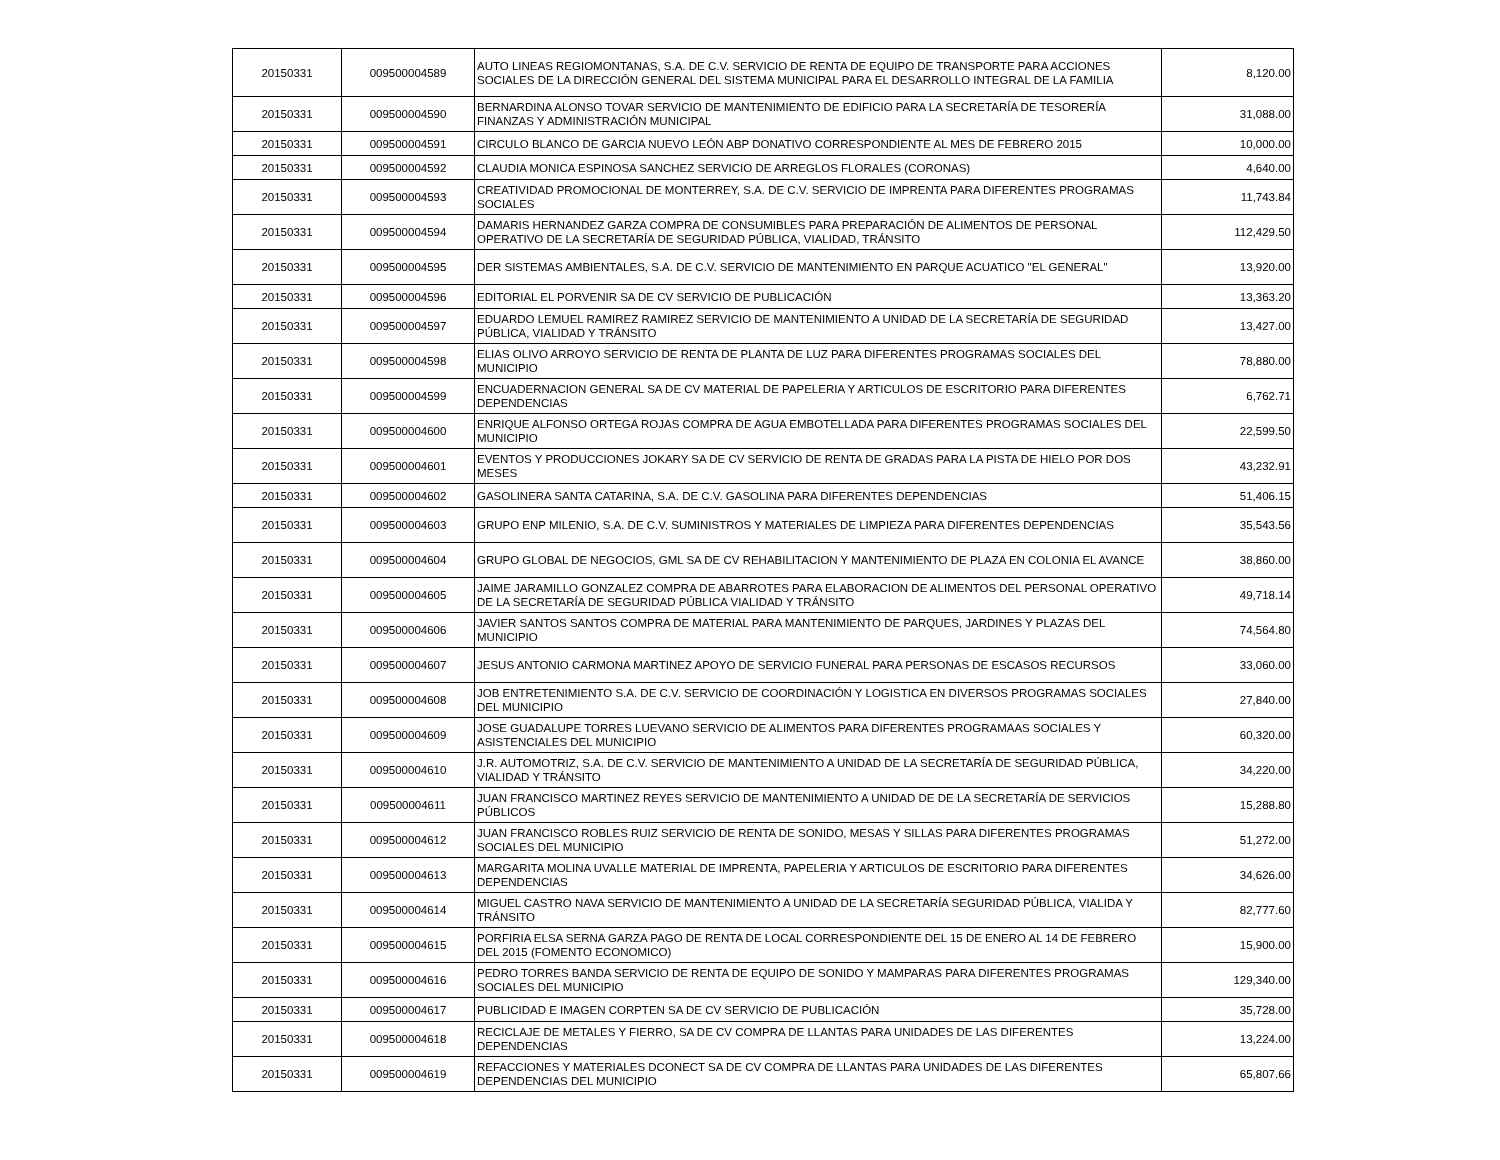| 20150331 | 009500004589 | AUTO LINEAS REGIOMONTANAS, S.A. DE C.V. SERVICIO DE RENTA DE EQUIPO DE TRANSPORTE PARA ACCIONES SOCIALES DE LA DIRECCIÓN GENERAL DEL SISTEMA MUNICIPAL PARA EL DESARROLLO INTEGRAL DE LA FAMILIA | 8,120.00 |
| 20150331 | 009500004590 | BERNARDINA ALONSO TOVAR SERVICIO DE MANTENIMIENTO DE EDIFICIO PARA LA SECRETARÍA DE TESORERÍA FINANZAS Y ADMINISTRACIÓN MUNICIPAL | 31,088.00 |
| 20150331 | 009500004591 | CIRCULO BLANCO DE GARCIA NUEVO LEÓN ABP DONATIVO CORRESPONDIENTE AL MES DE FEBRERO 2015 | 10,000.00 |
| 20150331 | 009500004592 | CLAUDIA MONICA ESPINOSA SANCHEZ SERVICIO DE ARREGLOS FLORALES (CORONAS) | 4,640.00 |
| 20150331 | 009500004593 | CREATIVIDAD PROMOCIONAL DE MONTERREY, S.A. DE C.V. SERVICIO DE IMPRENTA PARA DIFERENTES PROGRAMAS SOCIALES | 11,743.84 |
| 20150331 | 009500004594 | DAMARIS HERNANDEZ GARZA COMPRA DE CONSUMIBLES PARA PREPARACIÓN DE ALIMENTOS DE PERSONAL OPERATIVO DE LA SECRETARÍA DE SEGURIDAD PÚBLICA, VIALIDAD, TRÁNSITO | 112,429.50 |
| 20150331 | 009500004595 | DER SISTEMAS AMBIENTALES, S.A. DE C.V. SERVICIO DE MANTENIMIENTO EN PARQUE ACUATICO "EL GENERAL" | 13,920.00 |
| 20150331 | 009500004596 | EDITORIAL EL PORVENIR SA DE CV SERVICIO DE PUBLICACIÓN | 13,363.20 |
| 20150331 | 009500004597 | EDUARDO LEMUEL RAMIREZ RAMIREZ SERVICIO DE MANTENIMIENTO A UNIDAD DE LA SECRETARÍA DE SEGURIDAD PÚBLICA, VIALIDAD Y TRÁNSITO | 13,427.00 |
| 20150331 | 009500004598 | ELIAS OLIVO ARROYO SERVICIO DE RENTA DE PLANTA DE LUZ PARA DIFERENTES PROGRAMAS SOCIALES DEL MUNICIPIO | 78,880.00 |
| 20150331 | 009500004599 | ENCUADERNACION GENERAL SA DE CV MATERIAL DE PAPELERIA Y ARTICULOS DE ESCRITORIO PARA DIFERENTES DEPENDENCIAS | 6,762.71 |
| 20150331 | 009500004600 | ENRIQUE ALFONSO ORTEGA ROJAS COMPRA DE AGUA EMBOTELLADA PARA DIFERENTES PROGRAMAS SOCIALES DEL MUNICIPIO | 22,599.50 |
| 20150331 | 009500004601 | EVENTOS Y PRODUCCIONES JOKARY SA DE CV SERVICIO DE RENTA DE GRADAS PARA LA PISTA DE HIELO POR DOS MESES | 43,232.91 |
| 20150331 | 009500004602 | GASOLINERA SANTA CATARINA, S.A. DE C.V. GASOLINA PARA DIFERENTES DEPENDENCIAS | 51,406.15 |
| 20150331 | 009500004603 | GRUPO ENP MILENIO, S.A. DE C.V. SUMINISTROS Y MATERIALES DE LIMPIEZA PARA DIFERENTES DEPENDENCIAS | 35,543.56 |
| 20150331 | 009500004604 | GRUPO GLOBAL DE NEGOCIOS, GML SA DE CV REHABILITACION Y MANTENIMIENTO DE PLAZA EN COLONIA EL AVANCE | 38,860.00 |
| 20150331 | 009500004605 | JAIME JARAMILLO GONZALEZ COMPRA DE ABARROTES PARA ELABORACION DE ALIMENTOS DEL PERSONAL OPERATIVO DE LA SECRETARÍA DE SEGURIDAD PÚBLICA VIALIDAD Y TRÁNSITO | 49,718.14 |
| 20150331 | 009500004606 | JAVIER SANTOS SANTOS COMPRA DE MATERIAL PARA MANTENIMIENTO DE PARQUES, JARDINES Y PLAZAS DEL MUNICIPIO | 74,564.80 |
| 20150331 | 009500004607 | JESUS ANTONIO CARMONA MARTINEZ APOYO DE SERVICIO FUNERAL PARA PERSONAS DE ESCASOS RECURSOS | 33,060.00 |
| 20150331 | 009500004608 | JOB ENTRETENIMIENTO S.A. DE C.V. SERVICIO DE COORDINACIÓN Y LOGISTICA EN DIVERSOS PROGRAMAS SOCIALES DEL MUNICIPIO | 27,840.00 |
| 20150331 | 009500004609 | JOSE GUADALUPE TORRES LUEVANO SERVICIO DE ALIMENTOS PARA DIFERENTES PROGRAMAAS SOCIALES Y ASISTENCIALES DEL MUNICIPIO | 60,320.00 |
| 20150331 | 009500004610 | J.R. AUTOMOTRIZ, S.A. DE C.V. SERVICIO DE MANTENIMIENTO A UNIDAD DE LA SECRETARÍA DE SEGURIDAD PÚBLICA, VIALIDAD Y TRÁNSITO | 34,220.00 |
| 20150331 | 009500004611 | JUAN FRANCISCO MARTINEZ REYES SERVICIO DE MANTENIMIENTO A UNIDAD DE DE LA SECRETARÍA DE SERVICIOS PÚBLICOS | 15,288.80 |
| 20150331 | 009500004612 | JUAN FRANCISCO ROBLES RUIZ SERVICIO DE RENTA DE SONIDO, MESAS Y SILLAS PARA DIFERENTES PROGRAMAS SOCIALES DEL MUNICIPIO | 51,272.00 |
| 20150331 | 009500004613 | MARGARITA MOLINA UVALLE MATERIAL DE IMPRENTA, PAPELERIA Y ARTICULOS DE ESCRITORIO PARA DIFERENTES DEPENDENCIAS | 34,626.00 |
| 20150331 | 009500004614 | MIGUEL CASTRO NAVA SERVICIO DE MANTENIMIENTO A UNIDAD DE LA SECRETARÍA SEGURIDAD PÚBLICA, VIALIDA Y TRÁNSITO | 82,777.60 |
| 20150331 | 009500004615 | PORFIRIA ELSA SERNA GARZA PAGO DE RENTA DE LOCAL CORRESPONDIENTE DEL 15 DE ENERO AL 14 DE FEBRERO DEL 2015 (FOMENTO ECONOMICO) | 15,900.00 |
| 20150331 | 009500004616 | PEDRO TORRES BANDA SERVICIO DE RENTA DE EQUIPO DE SONIDO Y MAMPARAS PARA DIFERENTES PROGRAMAS SOCIALES DEL MUNICIPIO | 129,340.00 |
| 20150331 | 009500004617 | PUBLICIDAD E IMAGEN CORPTEN SA DE CV SERVICIO DE PUBLICACIÓN | 35,728.00 |
| 20150331 | 009500004618 | RECICLAJE DE METALES Y FIERRO, SA DE CV COMPRA DE LLANTAS PARA UNIDADES DE LAS DIFERENTES DEPENDENCIAS | 13,224.00 |
| 20150331 | 009500004619 | REFACCIONES Y MATERIALES DCONECT SA DE CV COMPRA DE LLANTAS PARA UNIDADES DE LAS DIFERENTES DEPENDENCIAS DEL MUNICIPIO | 65,807.66 |